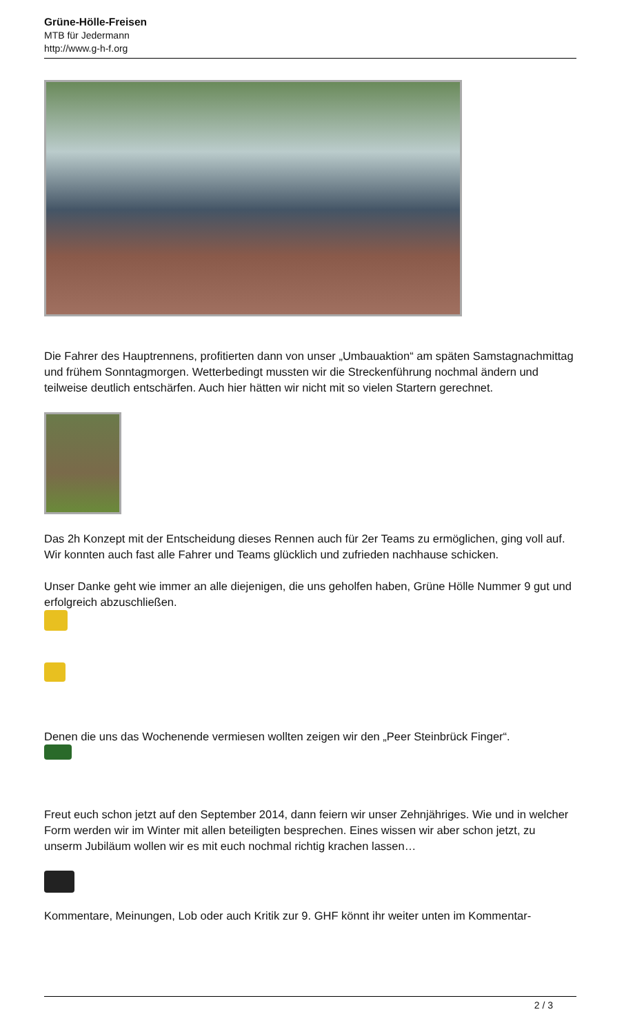Grüne-Hölle-Freisen
MTB für Jedermann
http://www.g-h-f.org
Die Fahrer des Hauptrennens, profitierten dann von unser „Umbauaktion“ am späten Samstagnachmittag und frühem Sonntagmorgen. Wetterbedingt mussten wir die Streckenführung nochmal ändern und teilweise deutlich entschärfen. Auch hier hätten wir nicht mit so vielen Startern gerechnet.
Das 2h Konzept mit der Entscheidung dieses Rennen auch für 2er Teams zu ermöglichen, ging voll auf. Wir konnten auch fast alle Fahrer und Teams glücklich und zufrieden nachhause schicken.
Unser Danke geht wie immer an alle diejenigen, die uns geholfen haben, Grüne Hölle Nummer 9 gut und erfolgreich abzuschließen.
Denen die uns das Wochenende vermiesen wollten zeigen wir den „Peer Steinbrück Finger“.
Freut euch schon jetzt auf den September 2014, dann feiern wir unser Zehnjähriges. Wie und in welcher Form werden wir im Winter mit allen beteiligten besprechen. Eines wissen wir aber schon jetzt, zu unserm Jubiläum wollen wir es mit euch nochmal richtig krachen lassen…
Kommentare, Meinungen, Lob oder auch Kritik zur 9. GHF könnt ihr weiter unten im Kommentar-
2 / 3